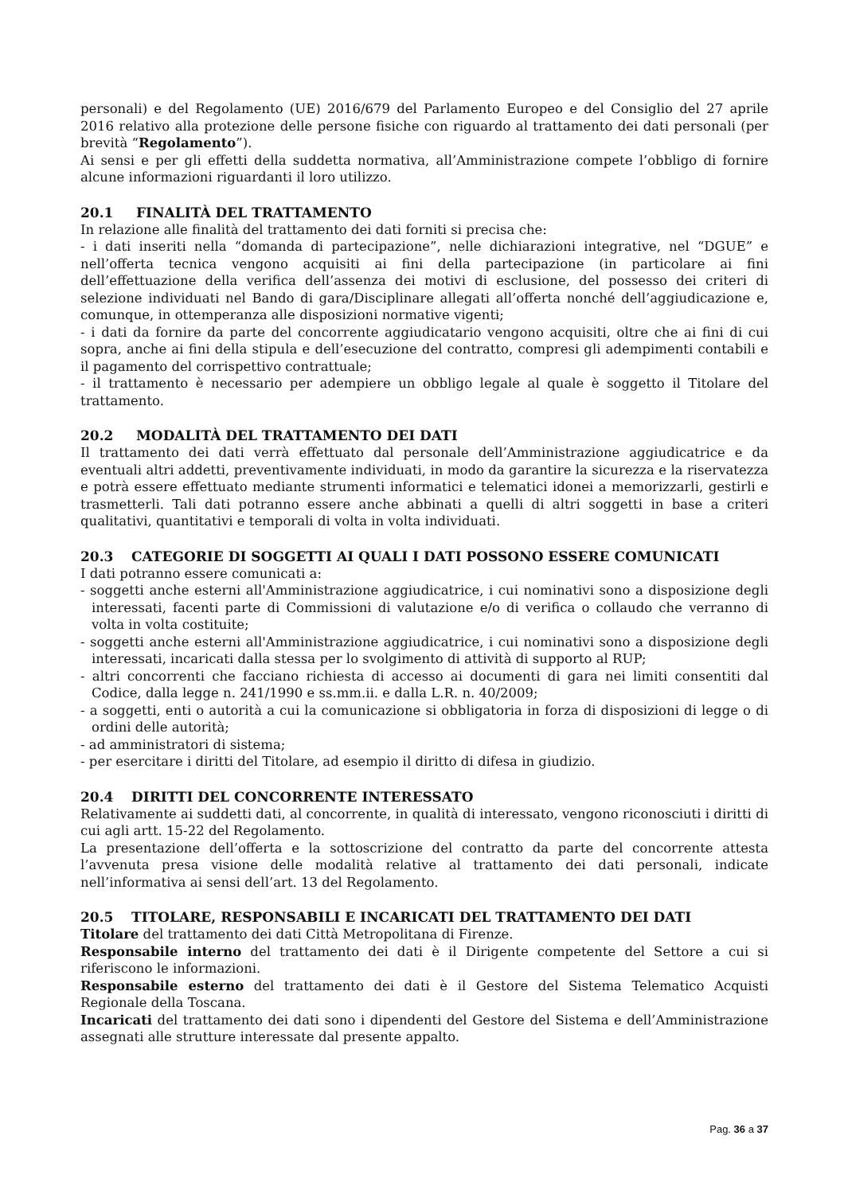personali) e del Regolamento (UE) 2016/679 del Parlamento Europeo e del Consiglio del 27 aprile 2016 relativo alla protezione delle persone fisiche con riguardo al trattamento dei dati personali (per brevità “Regolamento”).
Ai sensi e per gli effetti della suddetta normativa, all’Amministrazione compete l’obbligo di fornire alcune informazioni riguardanti il loro utilizzo.
20.1 FINALITÀ DEL TRATTAMENTO
In relazione alle finalità del trattamento dei dati forniti si precisa che:
- i dati inseriti nella “domanda di partecipazione”, nelle dichiarazioni integrative, nel “DGUE” e nell’offerta tecnica vengono acquisiti ai fini della partecipazione (in particolare ai fini dell’effettuazione della verifica dell’assenza dei motivi di esclusione, del possesso dei criteri di selezione individuati nel Bando di gara/Disciplinare allegati all’offerta nonché dell’aggiudicazione e, comunque, in ottemperanza alle disposizioni normative vigenti;
- i dati da fornire da parte del concorrente aggiudicatario vengono acquisiti, oltre che ai fini di cui sopra, anche ai fini della stipula e dell’esecuzione del contratto, compresi gli adempimenti contabili e il pagamento del corrispettivo contrattuale;
- il trattamento è necessario per adempiere un obbligo legale al quale è soggetto il Titolare del trattamento.
20.2 MODALITÀ DEL TRATTAMENTO DEI DATI
Il trattamento dei dati verrà effettuato dal personale dell’Amministrazione aggiudicatrice e da eventuali altri addetti, preventivamente individuati, in modo da garantire la sicurezza e la riservatezza e potrà essere effettuato mediante strumenti informatici e telematici idonei a memorizzarli, gestirli e trasmetterli. Tali dati potranno essere anche abbinati a quelli di altri soggetti in base a criteri qualitativi, quantitativi e temporali di volta in volta individuati.
20.3 CATEGORIE DI SOGGETTI AI QUALI I DATI POSSONO ESSERE COMUNICATI
I dati potranno essere comunicati a:
- soggetti anche esterni all'Amministrazione aggiudicatrice, i cui nominativi sono a disposizione degli interessati, facenti parte di Commissioni di valutazione e/o di verifica o collaudo che verranno di volta in volta costituite;
- soggetti anche esterni all'Amministrazione aggiudicatrice, i cui nominativi sono a disposizione degli interessati, incaricati dalla stessa per lo svolgimento di attività di supporto al RUP;
- altri concorrenti che facciano richiesta di accesso ai documenti di gara nei limiti consentiti dal Codice, dalla legge n. 241/1990 e ss.mm.ii. e dalla L.R. n. 40/2009;
- a soggetti, enti o autorità a cui la comunicazione si obbligatoria in forza di disposizioni di legge o di ordini delle autorità;
- ad amministratori di sistema;
- per esercitare i diritti del Titolare, ad esempio il diritto di difesa in giudizio.
20.4 DIRITTI DEL CONCORRENTE INTERESSATO
Relativamente ai suddetti dati, al concorrente, in qualità di interessato, vengono riconosciuti i diritti di cui agli artt. 15-22 del Regolamento.
La presentazione dell’offerta e la sottoscrizione del contratto da parte del concorrente attesta l’avvenuta presa visione delle modalità relative al trattamento dei dati personali, indicate nell’informativa ai sensi dell’art. 13 del Regolamento.
20.5 TITOLARE, RESPONSABILI E INCARICATI DEL TRATTAMENTO DEI DATI
Titolare del trattamento dei dati Città Metropolitana di Firenze.
Responsabile interno del trattamento dei dati è il Dirigente competente del Settore a cui si riferiscono le informazioni.
Responsabile esterno del trattamento dei dati è il Gestore del Sistema Telematico Acquisti Regionale della Toscana.
Incaricati del trattamento dei dati sono i dipendenti del Gestore del Sistema e dell’Amministrazione assegnati alle strutture interessate dal presente appalto.
Pag. 36 a 37